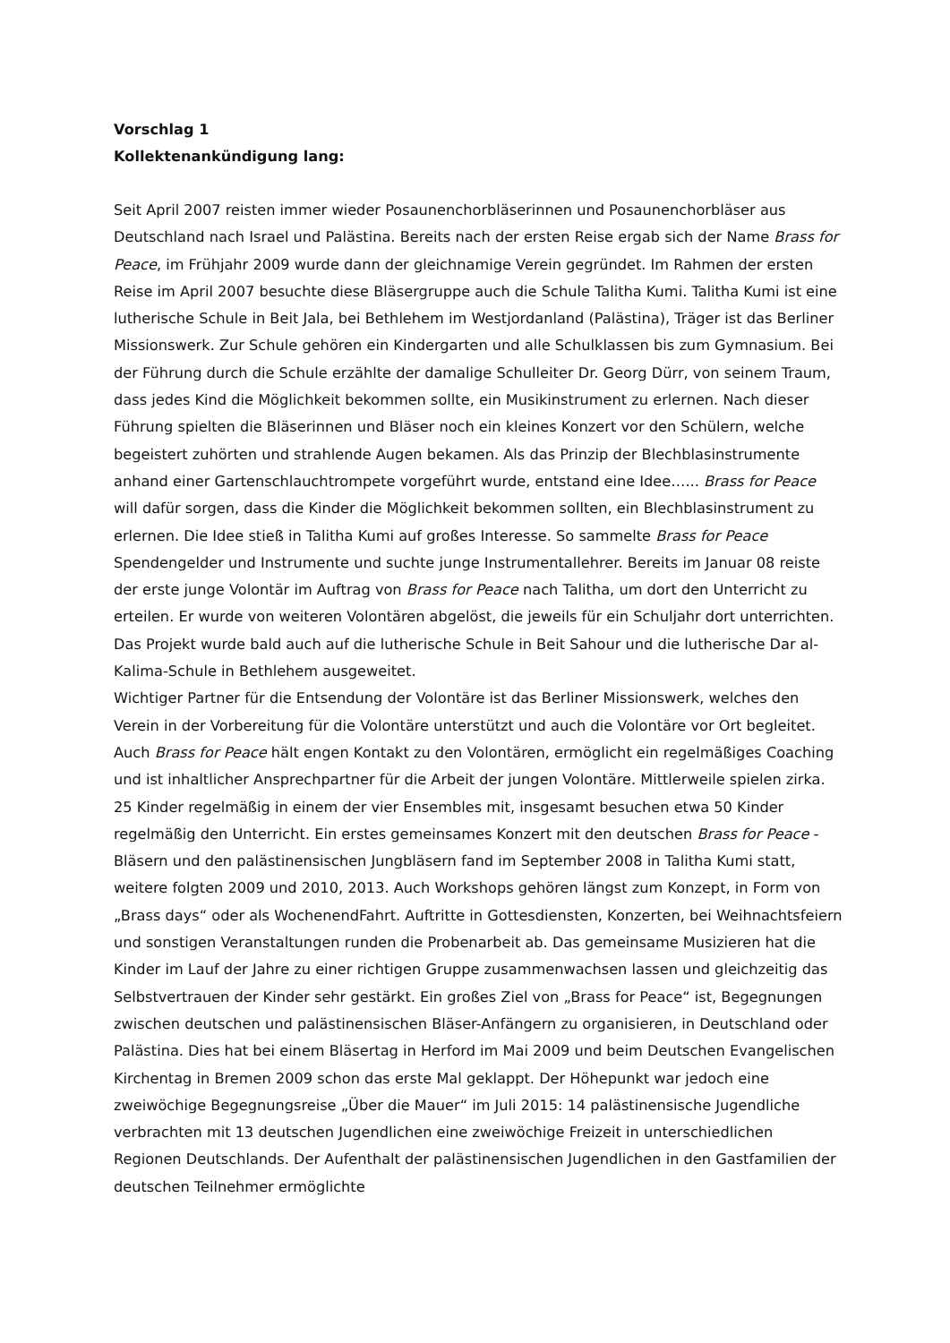Vorschlag 1
Kollektenankündigung lang:
Seit April 2007 reisten immer wieder Posaunenchorbläserinnen und Posaunenchorbläser aus Deutschland nach Israel und Palästina. Bereits nach der ersten Reise ergab sich der Name Brass for Peace, im Frühjahr 2009 wurde dann der gleichnamige Verein gegründet. Im Rahmen der ersten Reise im April 2007 besuchte diese Bläsergruppe auch die Schule Talitha Kumi. Talitha Kumi ist eine lutherische Schule in Beit Jala, bei Bethlehem im Westjordanland (Palästina), Träger ist das Berliner Missionswerk. Zur Schule gehören ein Kindergarten und alle Schulklassen bis zum Gymnasium. Bei der Führung durch die Schule erzählte der damalige Schulleiter Dr. Georg Dürr, von seinem Traum, dass jedes Kind die Möglichkeit bekommen sollte, ein Musikinstrument zu erlernen. Nach dieser Führung spielten die Bläserinnen und Bläser noch ein kleines Konzert vor den Schülern, welche begeistert zuhörten und strahlende Augen bekamen. Als das Prinzip der Blechblasinstrumente anhand einer Gartenschlauchtrompete vorgeführt wurde, entstand eine Idee…... Brass for Peace will dafür sorgen, dass die Kinder die Möglichkeit bekommen sollten, ein Blechblasinstrument zu erlernen. Die Idee stieß in Talitha Kumi auf großes Interesse. So sammelte Brass for Peace Spendengelder und Instrumente und suchte junge Instrumentallehrer. Bereits im Januar 08 reiste der erste junge Volontär im Auftrag von Brass for Peace nach Talitha, um dort den Unterricht zu erteilen. Er wurde von weiteren Volontären abgelöst, die jeweils für ein Schuljahr dort unterrichten. Das Projekt wurde bald auch auf die lutherische Schule in Beit Sahour und die lutherische Dar al-Kalima-Schule in Bethlehem ausgeweitet.
Wichtiger Partner für die Entsendung der Volontäre ist das Berliner Missionswerk, welches den Verein in der Vorbereitung für die Volontäre unterstützt und auch die Volontäre vor Ort begleitet. Auch Brass for Peace hält engen Kontakt zu den Volontären, ermöglicht ein regelmäßiges Coaching und ist inhaltlicher Ansprechpartner für die Arbeit der jungen Volontäre. Mittlerweile spielen zirka. 25 Kinder regelmäßig in einem der vier Ensembles mit, insgesamt besuchen etwa 50 Kinder regelmäßig den Unterricht. Ein erstes gemeinsames Konzert mit den deutschen Brass for Peace - Bläsern und den palästinensischen Jungbläsern fand im September 2008 in Talitha Kumi statt, weitere folgten 2009 und 2010, 2013. Auch Workshops gehören längst zum Konzept, in Form von „Brass days“ oder als WochenendFahrt. Auftritte in Gottesdiensten, Konzerten, bei Weihnachtsfeiern und sonstigen Veranstaltungen runden die Probenarbeit ab. Das gemeinsame Musizieren hat die Kinder im Lauf der Jahre zu einer richtigen Gruppe zusammenwachsen lassen und gleichzeitig das Selbstvertrauen der Kinder sehr gestärkt. Ein großes Ziel von „Brass for Peace“ ist, Begegnungen zwischen deutschen und palästinensischen Bläser-Anfängern zu organisieren, in Deutschland oder Palästina. Dies hat bei einem Bläsertag in Herford im Mai 2009 und beim Deutschen Evangelischen Kirchentag in Bremen 2009 schon das erste Mal geklappt. Der Höhepunkt war jedoch eine zweiwöchige Begegnungsreise „Über die Mauer“ im Juli 2015: 14 palästinensische Jugendliche verbrachten mit 13 deutschen Jugendlichen eine zweiwöchige Freizeit in unterschiedlichen Regionen Deutschlands. Der Aufenthalt der palästinensischen Jugendlichen in den Gastfamilien der deutschen Teilnehmer ermöglichte